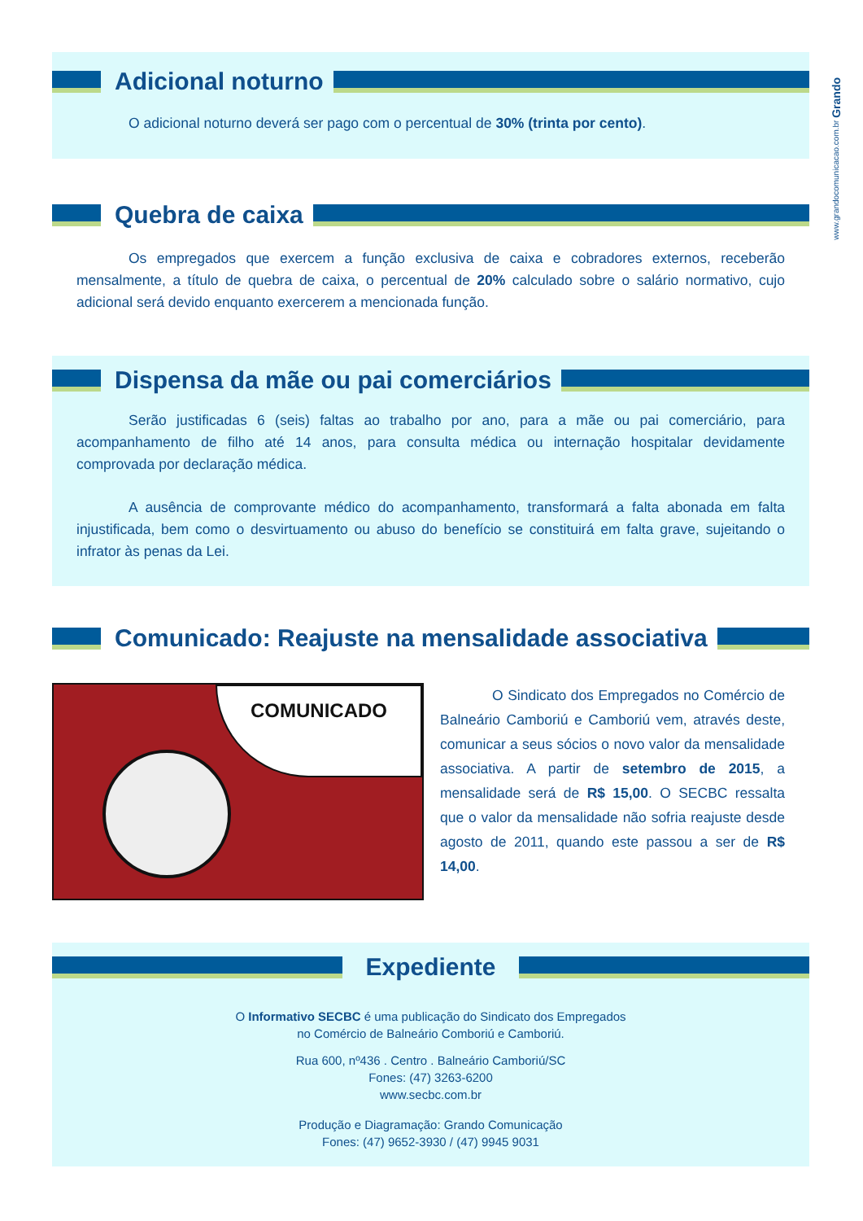www.grandocomunicacao.com.br Grando
Adicional noturno
O adicional noturno deverá ser pago com o percentual de 30% (trinta por cento).
Quebra de caixa
Os empregados que exercem a função exclusiva de caixa e cobradores externos, receberão mensalmente, a título de quebra de caixa, o percentual de 20% calculado sobre o salário normativo, cujo adicional será devido enquanto exercerem a mencionada função.
Dispensa da mãe ou pai comerciários
Serão justificadas 6 (seis) faltas ao trabalho por ano, para a mãe ou pai comerciário, para acompanhamento de filho até 14 anos, para consulta médica ou internação hospitalar devidamente comprovada por declaração médica.
A ausência de comprovante médico do acompanhamento, transformará a falta abonada em falta injustificada, bem como o desvirtuamento ou abuso do benefício se constituirá em falta grave, sujeitando o infrator às penas da Lei.
Comunicado: Reajuste na mensalidade associativa
COMUNICADO
O Sindicato dos Empregados no Comércio de Balneário Camboriú e Camboriú vem, através deste, comunicar a seus sócios o novo valor da mensalidade associativa. A partir de setembro de 2015, a mensalidade será de R$ 15,00. O SECBC ressalta que o valor da mensalidade não sofria reajuste desde agosto de 2011, quando este passou a ser de R$ 14,00.
Expediente
O Informativo SECBC é uma publicação do Sindicato dos Empregados
no Comércio de Balneário Comboriú e Camboriú.
Rua 600, nº436 . Centro . Balneário Camboriú/SC
Fones: (47) 3263-6200
www.secbc.com.br
Produção e Diagramação: Grando Comunicação
Fones: (47) 9652-3930 / (47) 9945 9031